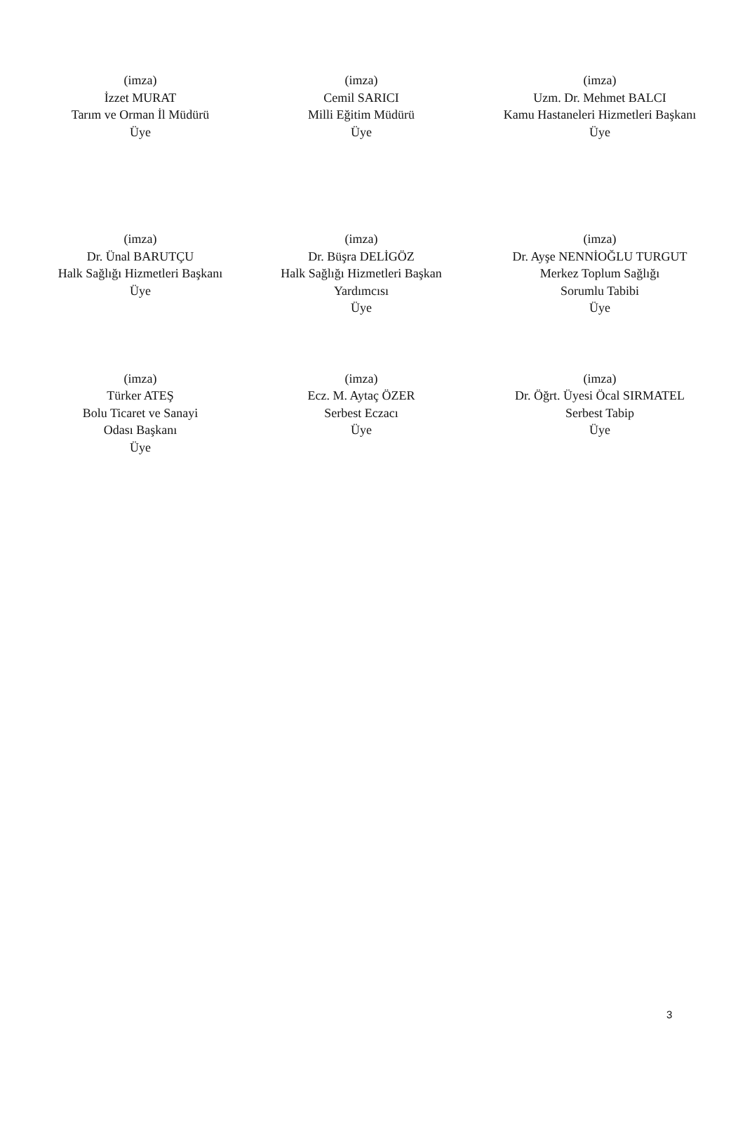(imza)
İzzet MURAT
Tarım ve Orman İl Müdürü
Üye
(imza)
Cemil SARICI
Milli Eğitim Müdürü
Üye
(imza)
Uzm. Dr. Mehmet BALCI
Kamu Hastaneleri Hizmetleri Başkanı
Üye
(imza)
Dr. Ünal BARUTÇU
Halk Sağlığı Hizmetleri Başkanı
Üye
(imza)
Dr. Büşra DELİGÖZ
Halk Sağlığı Hizmetleri Başkan
Yardımcısı
Üye
(imza)
Dr. Ayşe NENNİOĞLU TURGUT
Merkez Toplum Sağlığı
Sorumlu Tabibi
Üye
(imza)
Türker ATEŞ
Bolu Ticaret ve Sanayi
Odası Başkanı
Üye
(imza)
Ecz. M. Aytaç ÖZER
Serbest Eczacı
Üye
(imza)
Dr. Öğrt. Üyesi Öcal SIRMATEL
Serbest Tabip
Üye
3